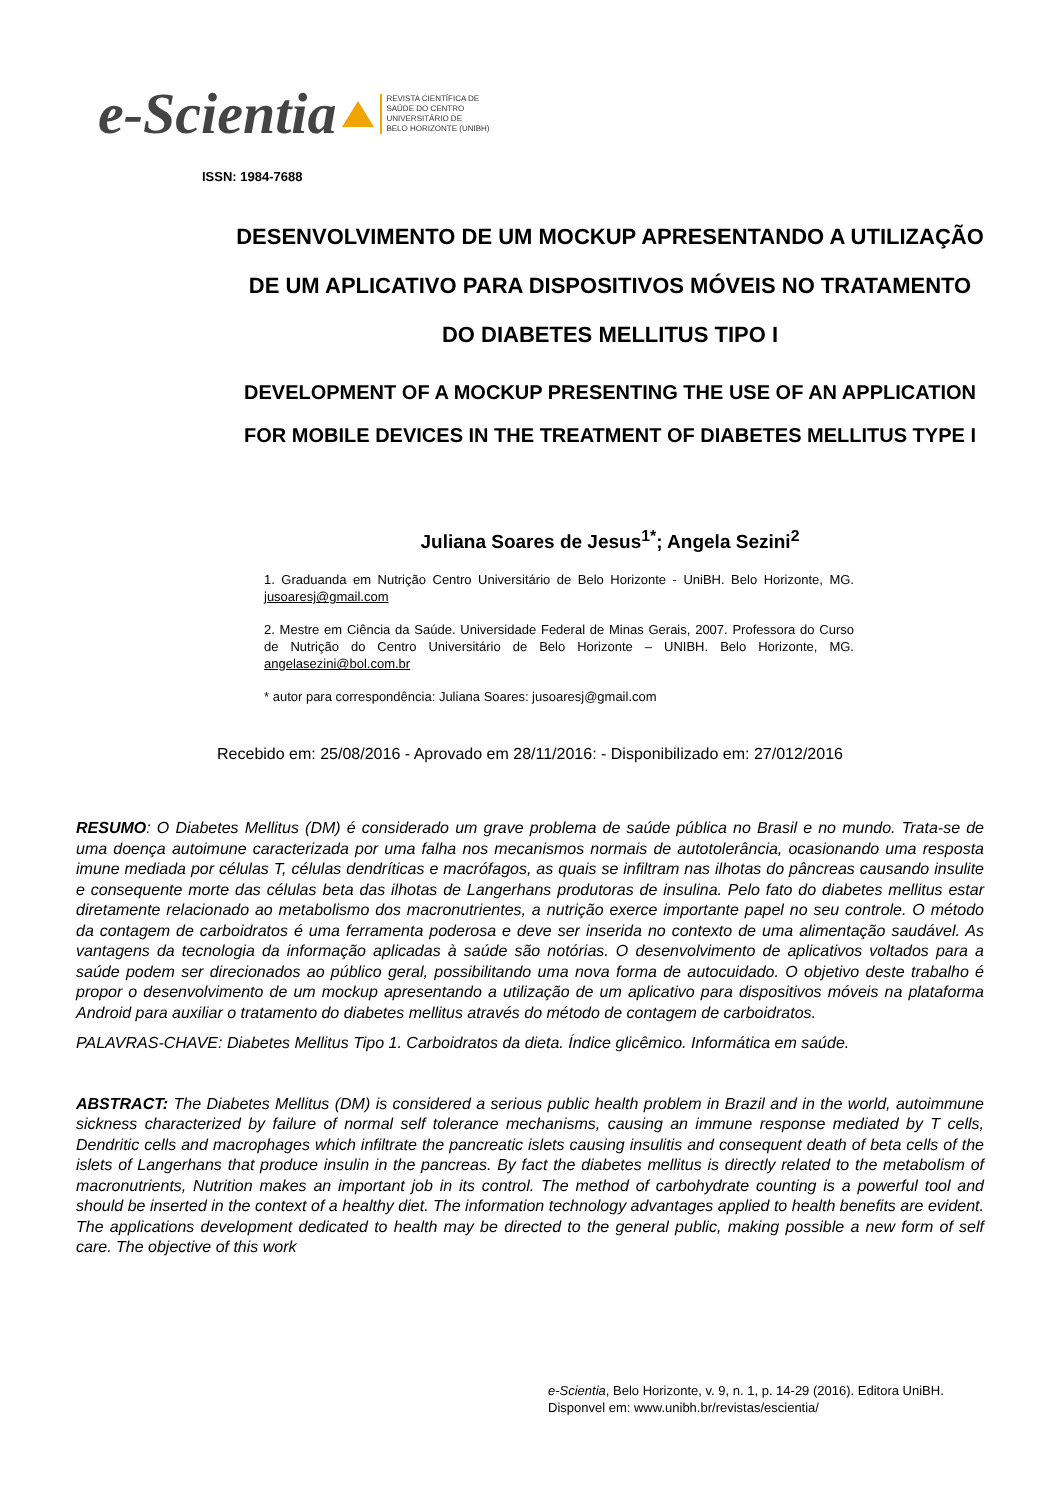e-Scientia REVISTA CIENTÍFICA DE
SAÚDE DO CENTRO
UNIVERSITÁRIO DE
BELO HORIZONTE (UNIBH)
ISSN: 1984-7688
DESENVOLVIMENTO DE UM MOCKUP APRESENTANDO A UTILIZAÇÃO DE UM APLICATIVO PARA DISPOSITIVOS MÓVEIS NO TRATAMENTO DO DIABETES MELLITUS TIPO I
DEVELOPMENT OF A MOCKUP PRESENTING THE USE OF AN APPLICATION FOR MOBILE DEVICES IN THE TREATMENT OF DIABETES MELLITUS TYPE I
Juliana Soares de Jesus<sup>1*</sup>; Angela Sezini<sup>2</sup>
1. Graduanda em Nutrição Centro Universitário de Belo Horizonte - UniBH. Belo Horizonte, MG. jusoaresj@gmail.com
2. Mestre em Ciência da Saúde. Universidade Federal de Minas Gerais, 2007. Professora do Curso de Nutrição do Centro Universitário de Belo Horizonte – UNIBH. Belo Horizonte, MG. angelasezini@bol.com.br
* autor para correspondência: Juliana Soares: jusoaresj@gmail.com
Recebido em: 25/08/2016 - Aprovado em 28/11/2016: - Disponibilizado em: 27/012/2016
RESUMO: O Diabetes Mellitus (DM) é considerado um grave problema de saúde pública no Brasil e no mundo. Trata-se de uma doença autoimune caracterizada por uma falha nos mecanismos normais de autotolerância, ocasionando uma resposta imune mediada por células T, células dendríticas e macrófagos, as quais se infiltram nas ilhotas do pâncreas causando insulite e consequente morte das células beta das ilhotas de Langerhans produtoras de insulina. Pelo fato do diabetes mellitus estar diretamente relacionado ao metabolismo dos macronutrientes, a nutrição exerce importante papel no seu controle. O método da contagem de carboidratos é uma ferramenta poderosa e deve ser inserida no contexto de uma alimentação saudável. As vantagens da tecnologia da informação aplicadas à saúde são notórias. O desenvolvimento de aplicativos voltados para a saúde podem ser direcionados ao público geral, possibilitando uma nova forma de autocuidado. O objetivo deste trabalho é propor o desenvolvimento de um mockup apresentando a utilização de um aplicativo para dispositivos móveis na plataforma Android para auxiliar o tratamento do diabetes mellitus através do método de contagem de carboidratos.
PALAVRAS-CHAVE: Diabetes Mellitus Tipo 1. Carboidratos da dieta. Índice glicêmico. Informática em saúde.
ABSTRACT: The Diabetes Mellitus (DM) is considered a serious public health problem in Brazil and in the world, autoimmune sickness characterized by failure of normal self tolerance mechanisms, causing an immune response mediated by T cells, Dendritic cells and macrophages which infiltrate the pancreatic islets causing insulitis and consequent death of beta cells of the islets of Langerhans that produce insulin in the pancreas. By fact the diabetes mellitus is directly related to the metabolism of macronutrients, Nutrition makes an important job in its control. The method of carbohydrate counting is a powerful tool and should be inserted in the context of a healthy diet. The information technology advantages applied to health benefits are evident. The applications development dedicated to health may be directed to the general public, making possible a new form of self care. The objective of this work
e-Scientia, Belo Horizonte, v. 9, n. 1, p. 14-29 (2016). Editora UniBH.
Disponvel em: www.unibh.br/revistas/escientia/